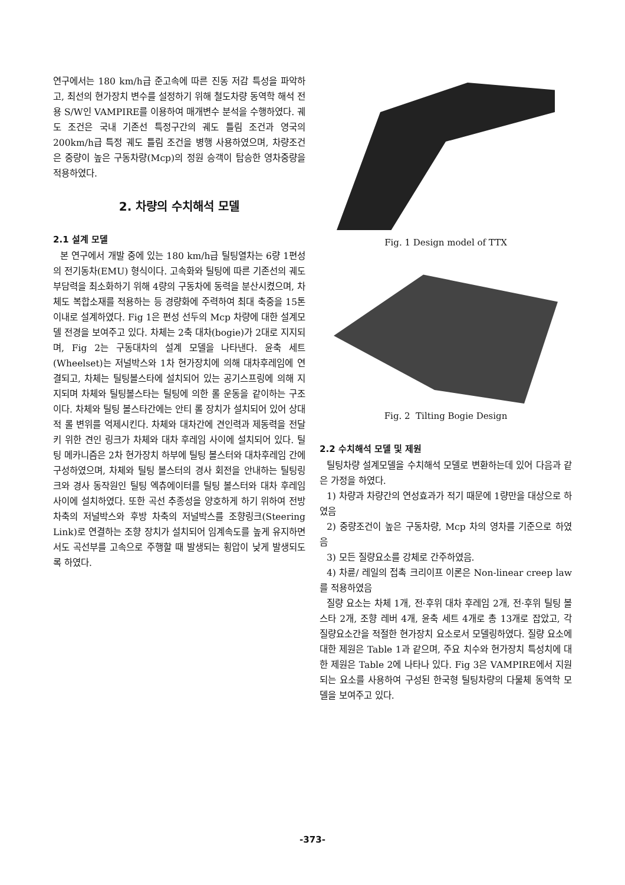연구에서는 180 km/h급 준고속에 따른 진동 저감 특성을 파악하고, 최선의 현가장치 변수를 설정하기 위해 철도차량 동역학 해석 전용 S/W인 VAMPIRE를 이용하여 매개변수 분석을 수행하였다. 궤도 조건은 국내 기존선 특정구간의 궤도 틀림 조건과 영국의 200km/h급 특정 궤도 틀림 조건을 병행 사용하였으며, 차량조건은 중량이 높은 구동차량(Mcp)의 정원 승객이 탑승한 영차중량을 적용하였다.
2. 차량의 수치해석 모델
2.1 설계 모델
본 연구에서 개발 중에 있는 180 km/h급 틸팅열차는 6량 1편성의 전기동차(EMU) 형식이다. 고속화와 틸팅에 따른 기존선의 궤도부담력을 최소화하기 위해 4량의 구동차에 동력을 분산시켰으며, 차체도 복합소재를 적용하는 등 경량화에 주력하여 최대 축중을 15톤 이내로 설계하였다. Fig 1은 편성 선두의 Mcp 차량에 대한 설계모델 전경을 보여주고 있다. 차체는 2축 대차(bogie)가 2대로 지지되며, Fig 2는 구동대차의 설계 모델을 나타낸다. 윤축 세트(Wheelset)는 저널박스와 1차 현가장치에 의해 대차후레임에 연결되고, 차체는 틸팅볼스타에 설치되어 있는 공기스프링에 의해 지지되며 차체와 틸팅볼스타는 틸팅에 의한 롤 운동을 같이하는 구조이다. 차체와 틸팅 볼스타간에는 안티 롤 장치가 설치되어 있어 상대적 롤 변위를 억제시킨다. 차체와 대차간에 견인력과 제동력을 전달키 위한 견인 링크가 차체와 대차 후레임 사이에 설치되어 있다. 틸팅 메카니즘은 2차 현가장치 하부에 틸팅 볼스터와 대차후레임 간에 구성하였으며, 차체와 틸팅 볼스터의 경사 회전을 안내하는 틸팅링크와 경사 동작원인 틸팅 엑츄에이터를 틸팅 볼스터와 대차 후레임사이에 설치하였다. 또한 곡선 추종성을 양호하게 하기 위하여 전방 차축의 저널박스와 후방 차축의 저널박스를 조향링크(Steering Link)로 연결하는 조향 장치가 설치되어 임계속도를 높게 유지하면서도 곡선부를 고속으로 주행할 때 발생되는 횡압이 낮게 발생되도록 하였다.
Fig. 1 Design model of TTX
Fig. 2 Tilting Bogie Design
2.2 수치해석 모델 및 제원
틸팅차량 설계모델을 수치해석 모델로 변환하는데 있어 다음과 같은 가정을 하였다.
1) 차량과 차량간의 연성효과가 적기 때문에 1량만을 대상으로 하였음
2) 중량조건이 높은 구동차량, Mcp 차의 영차를 기준으로 하였음
3) 모든 질량요소를 강체로 간주하였음.
4) 차륜/ 레일의 접촉 크리이프 이론은 Non-linear creep law를 적용하였음
질량 요소는 차체 1개, 전·후위 대차 후레임 2개, 전·후위 틸팅 볼스타 2개, 조향 레버 4개, 윤축 세트 4개로 총 13개로 잡았고, 각 질량요소간을 적절한 현가장치 요소로서 모델링하였다. 질량 요소에 대한 제원은 Table 1과 같으며, 주요 치수와 현가장치 특성치에 대한 제원은 Table 2에 나타나 있다. Fig 3은 VAMPIRE에서 지원되는 요소를 사용하여 구성된 한국형 틸팅차량의 다물체 동역학 모델을 보여주고 있다.
-373-